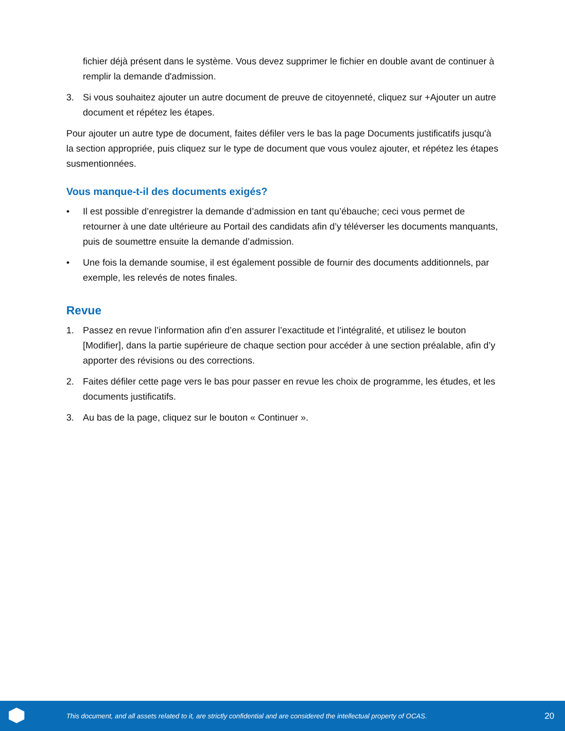fichier déjà présent dans le système. Vous devez supprimer le fichier en double avant de continuer à remplir la demande d'admission.
3. Si vous souhaitez ajouter un autre document de preuve de citoyenneté, cliquez sur +Ajouter un autre document et répétez les étapes.
Pour ajouter un autre type de document, faites défiler vers le bas la page Documents justificatifs jusqu'à la section appropriée, puis cliquez sur le type de document que vous voulez ajouter, et répétez les étapes susmentionnées.
Vous manque-t-il des documents exigés?
• Il est possible d’enregistrer la demande d’admission en tant qu’ébauche; ceci vous permet de retourner à une date ultérieure au Portail des candidats afin d’y téléverser les documents manquants, puis de soumettre ensuite la demande d’admission.
• Une fois la demande soumise, il est également possible de fournir des documents additionnels, par exemple, les relevés de notes finales.
Revue
1. Passez en revue l’information afin d’en assurer l’exactitude et l’intégralité, et utilisez le bouton [Modifier], dans la partie supérieure de chaque section pour accéder à une section préalable, afin d’y apporter des révisions ou des corrections.
2. Faites défiler cette page vers le bas pour passer en revue les choix de programme, les études, et les documents justificatifs.
3. Au bas de la page, cliquez sur le bouton « Continuer ».
This document, and all assets related to it, are strictly confidential and are considered the intellectual property of OCAS. 20